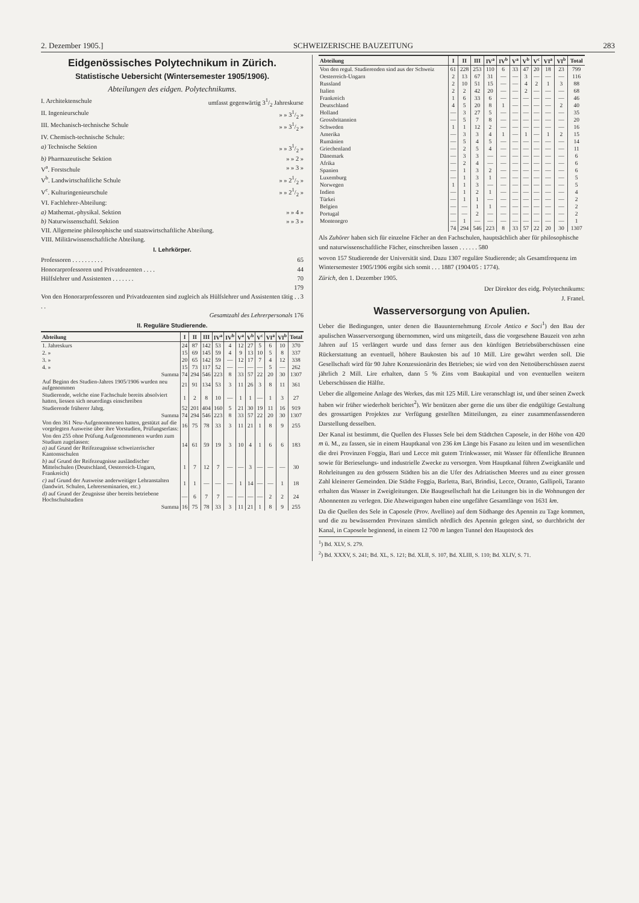2. Dezember 1905.] SCHWEIZERISCHE BAUZEITUNG 283
Eidgenössisches Polytechnikum in Zürich.
Statistische Uebersicht (Wintersemester 1905/1906).
Abteilungen des eidgen. Polytechnikums.
I. Architektenschule umfasst gegenwärtig 31/2 Jahreskurse
II. Ingenieurschule » » 31/2 »
III. Mechanisch-technische Schule » » 31/2 »
IV. Chemisch-technische Schule:
a) Technische Sektion » » 31/2 »
b) Pharmazeutische Sektion » » 2 »
V<sup>a</sup>. Forstschule » » 3 »
V<sup>b</sup>. Landwirtschaftliche Schule » » 21/2 »
V<sup>c</sup>. Kulturingenieurschule » » 21/2 »
VI. Fachlehrer-Abteilung:
a) Mathemat.-physikal. Sektion » » 4 »
b) Naturwissenschaftl. Sektion » » 3 »
VII. Allgemeine philosophische und staatswirtschaftliche Abteilung.
VIII. Militärwissenschaftliche Abteilung.
I. Lehrkörper.
Professoren . . . . . . . . . . 65
Honorarprofessoren und Privatdozenten . . . . 44
Hülfslehrer und Assistenten . . . . . . . 70
179
Von den Honorarprofessoren und Privatdozenten sind zugleich als Hülfslehrer und Assistenten tätig . . . . 3
Gesamtzahl des Lehrerpersonals 176
II. Reguläre Studierende.
| Abteilung | I | II | III | IV<sup>a</sup> | IV<sup>b</sup> | V<sup>a</sup> | V<sup>b</sup> | V<sup>c</sup> | VI<sup>a</sup> | VI<sup>b</sup> | Total |
| --- | --- | --- | --- | --- | --- | --- | --- | --- | --- | --- | --- |
| 1. Jahreskurs | 24 | 87 | 142 | 53 | 4 | 12 | 27 | 5 | 6 | 10 | 370 |
| 2. » | 15 | 69 | 145 | 59 | 4 | 9 | 13 | 10 | 5 | 8 | 337 |
| 3. » | 20 | 65 | 142 | 59 | — | 12 | 17 | 7 | 4 | 12 | 338 |
| 4. » | 15 | 73 | 117 | 52 | — | — | — | — | 5 | — | 262 |
| Summa | 74 | 294 | 546 | 223 | 8 | 33 | 57 | 22 | 20 | 30 | 1307 |
| Auf Beginn des Studien-Jahres 1905/1906 wurden neu aufgenommen | 21 | 91 | 134 | 53 | 3 | 11 | 26 | 3 | 8 | 11 | 361 |
| Studierende, welche eine Fachschule bereits absolviert hatten, liessen sich neuerdings einschreiben | 1 | 2 | 8 | 10 | — | 1 | 1 | — | 1 | 3 | 27 |
| Studierende früherer Jahrg. | 52 | 201 | 404 | 160 | 5 | 21 | 30 | 19 | 11 | 16 | 919 |
| Summa | 74 | 294 | 546 | 223 | 8 | 33 | 57 | 22 | 20 | 30 | 1307 |
| Von den 361 Neu-Aufgenommenen hatten, gestützt auf die vorgelegten Ausweise über ihre Vorstudien, Prüfungserlass: | 16 | 75 | 78 | 33 | 3 | 11 | 21 | 1 | 8 | 9 | 255 |
| Von den 255 ohne Prüfung Aufgenommenen wurden zum Studium zugelassen: a) auf Grund der Reifezeugnisse schweizerischer Kantonsschulen | 14 | 61 | 59 | 19 | 3 | 10 | 4 | 1 | 6 | 6 | 183 |
| b) auf Grund der Reifezeugnisse ausländischer Mittelschulen (Deutschland, Oesterreich-Ungarn, Frankreich) | 1 | 7 | 12 | 7 | — | — | 3 | — | — | — | 30 |
| c) auf Grund der Ausweise anderweitiger Lehranstalten (landwirt. Schulen, Lehrerseminarien, etc.) | 1 | 1 | — | — | — | 1 | 14 | — | — | 1 | 18 |
| d) auf Grund der Zeugnisse über bereits betriebene Hochschulstudien | — | 6 | 7 | 7 | — | — | — | — | 2 | 2 | 24 |
| Summa | 16 | 75 | 78 | 33 | 3 | 11 | 21 | 1 | 8 | 9 | 255 |
| Abteilung | I | II | III | IV<sup>a</sup> | IV<sup>b</sup> | V<sup>a</sup> | V<sup>b</sup> | V<sup>c</sup> | VI<sup>a</sup> | VI<sup>b</sup> | Total |
| --- | --- | --- | --- | --- | --- | --- | --- | --- | --- | --- | --- |
| Von den regul. Studierenden sind aus der Schweiz | 61 | 228 | 253 | 110 | 6 | 33 | 47 | 20 | 18 | 23 | 799 |
| Oesterreich-Ungarn | 2 | 13 | 67 | 31 | — | — | 3 | — | — | — | 116 |
| Russland | 2 | 10 | 51 | 15 | — | — | 4 | 2 | 1 | 3 | 88 |
| Italien | 2 | 2 | 42 | 20 | — | — | 2 | — | — | — | 68 |
| Frankreich | 1 | 6 | 33 | 6 | — | — | — | — | — | — | 46 |
| Deutschland | 4 | 5 | 20 | 8 | 1 | — | — | — | — | 2 | 40 |
| Holland | — | 3 | 27 | 5 | — | — | — | — | — | — | 35 |
| Grossbritannien | — | 5 | 7 | 8 | — | — | — | — | — | — | 20 |
| Schweden | 1 | 1 | 12 | 2 | — | — | — | — | — | — | 16 |
| Amerika | — | 3 | 3 | 4 | 1 | — | 1 | — | 1 | 2 | 15 |
| Rumänien | — | 5 | 4 | 5 | — | — | — | — | — | — | 14 |
| Griechenland | — | 2 | 5 | 4 | — | — | — | — | — | — | 11 |
| Dänemark | — | 3 | 3 | — | — | — | — | — | — | — | 6 |
| Afrika | — | 2 | 4 | — | — | — | — | — | — | — | 6 |
| Spanien | — | 1 | 3 | 2 | — | — | — | — | — | — | 6 |
| Luxemburg | — | 1 | 3 | 1 | — | — | — | — | — | — | 5 |
| Norwegen | 1 | 1 | 3 | — | — | — | — | — | — | — | 5 |
| Indien | — | 1 | 2 | 1 | — | — | — | — | — | — | 4 |
| Türkei | — | 1 | 1 | — | — | — | — | — | — | — | 2 |
| Belgien | — | — | 1 | 1 | — | — | — | — | — | — | 2 |
| Portugal | — | — | 2 | — | — | — | — | — | — | — | 2 |
| Montenegro | — | 1 | — | — | — | — | — | — | — | — | 1 |
| | 74 | 294 | 546 | 223 | 8 | 33 | 57 | 22 | 20 | 30 | 1307 |
Als Zuhörer haben sich für einzelne Fächer an den Fachschulen, hauptsächlich aber für philosophische und naturwissenschaftliche Fächer, einschreiben lassen . . . . . . 580
wovon 157 Studierende der Universität sind. Dazu 1307 reguläre Studierende; als Gesamtfrequenz im Wintersemester 1905/1906 ergibt sich somit . . . 1887 (1904/05 : 1774).
Zürich, den 1. Dezember 1905.
Der Direktor des eidg. Polytechnikums:
J. Franel.
Wasserversorgung von Apulien.
Ueber die Bedingungen, unter denen die Bauunternehmung Ercole Antico e Soci<sup>1</sup>) den Bau der apulischen Wasserversorgung übernommen, wird uns mitgeteilt, dass die vorgesehene Bauzeit von zehn Jahren auf 15 verlängert wurde und dass ferner aus den künftigen Betriebsüberschüssen eine Rückerstattung an eventuell, höhere Baukosten bis auf 10 Mill. Lire gewährt werden soll. Die Gesellschaft wird für 90 Jahre Konzessionärin des Betriebes; sie wird von den Nettoüberschüssen zuerst jährlich 2 Mill. Lire erhalten, dann 5 % Zins vom Baukapital und von eventuellen weitern Ueberschüssen die Hälfte.
Ueber die allgemeine Anlage des Werkes, das mit 125 Mill. Lire veranschlagt ist, und über seinen Zweck haben wir früher wiederholt berichtet<sup>2</sup>). Wir benützen aber gerne die uns über die endgültige Gestaltung des grossartigen Projektes zur Verfügung gestellten Mitteilungen, zu einer zusammenfassenderen Darstellung desselben.
Der Kanal ist bestimmt, die Quellen des Flusses Sele bei dem Städtchen Caposele, in der Höhe von 420 m ü. M., zu fassen, sie in einem Hauptkanal von 236 km Länge bis Fasano zu leiten und im wesentlichen die drei Provinzen Foggia, Bari und Lecce mit gutem Trinkwasser, mit Wasser für öffentliche Brunnen sowie für Berieselungs- und industrielle Zwecke zu versorgen. Vom Hauptkanal führen Zweigkanäle und Rohrleitungen zu den grössern Städten bis an die Ufer des Adriatischen Meeres und zu einer grossen Zahl kleinerer Gemeinden. Die Städte Foggia, Barletta, Bari, Brindisi, Lecce, Otranto, Gallipoli, Taranto erhalten das Wasser in Zweigleitungen. Die Baugesellschaft hat die Leitungen bis in die Wohnungen der Abonnenten zu verlegen. Die Abzweigungen haben eine ungefähre Gesamtlänge von 1631 km.
Da die Quellen des Sele in Caposele (Prov. Avellino) auf dem Südhange des Apennin zu Tage kommen, und die zu bewässernden Provinzen sämtlich nördlich des Apennin gelegen sind, so durchbricht der Kanal, in Caposele beginnend, in einem 12 700 m langen Tunnel den Hauptstock des
<sup>1</sup>) Bd. XLV, S. 279.
<sup>2</sup>) Bd. XXXV, S. 241; Bd. XL, S. 121; Bd. XLII, S. 107, Bd. XLIII, S. 110; Bd. XLIV, S. 71.